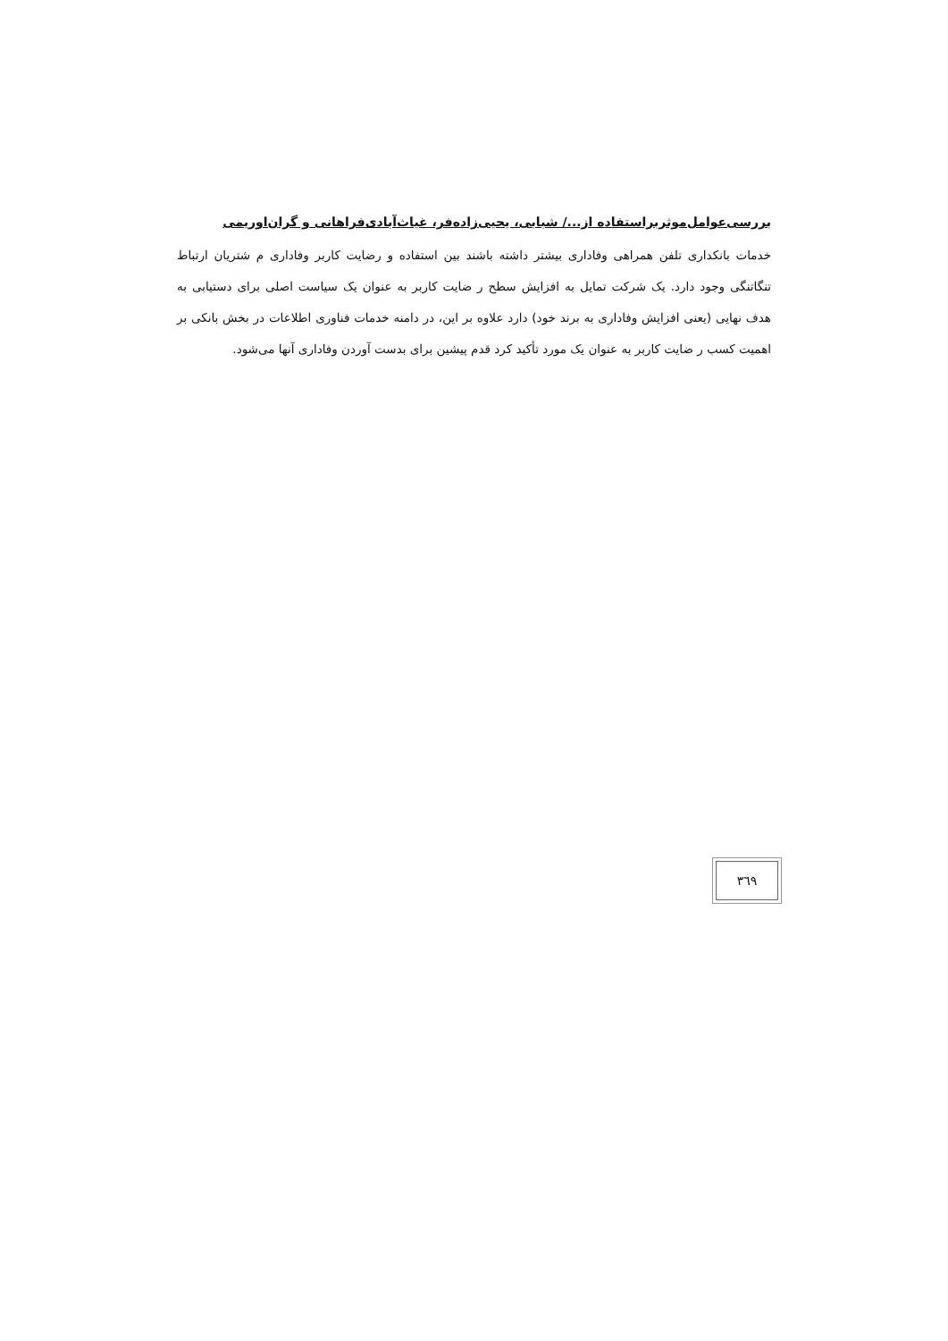بررسی‌عوامل‌موثربراستفاده از.../ شبابی، یحیی‌زاده‌فر، غیاث‌آبادی‌فراهانی و گران‌اوریمی
خدمات بانکداری تلفن همراهی وفاداری بیشتر داشته باشند بین استفاده و رضایت کاربر وفاداری م شتریان ارتباط تنگاتنگی وجود دارد. یک شرکت تمایل به افزایش سطح ر ضایت کاربر به عنوان یک سیاست اصلی برای دستیابی به هدف نهایی (یعنی افزایش وفاداری به برند خود) دارد علاوه بر این، در دامنه خدمات فناوری اطلاعات در بخش بانکی بر اهمیت کسب ر ضایت کاربر به عنوان یک مورد تأکید کرد قدم پیشین برای بدست آوردن وفاداری آنها می‌شود.
۳٦۹